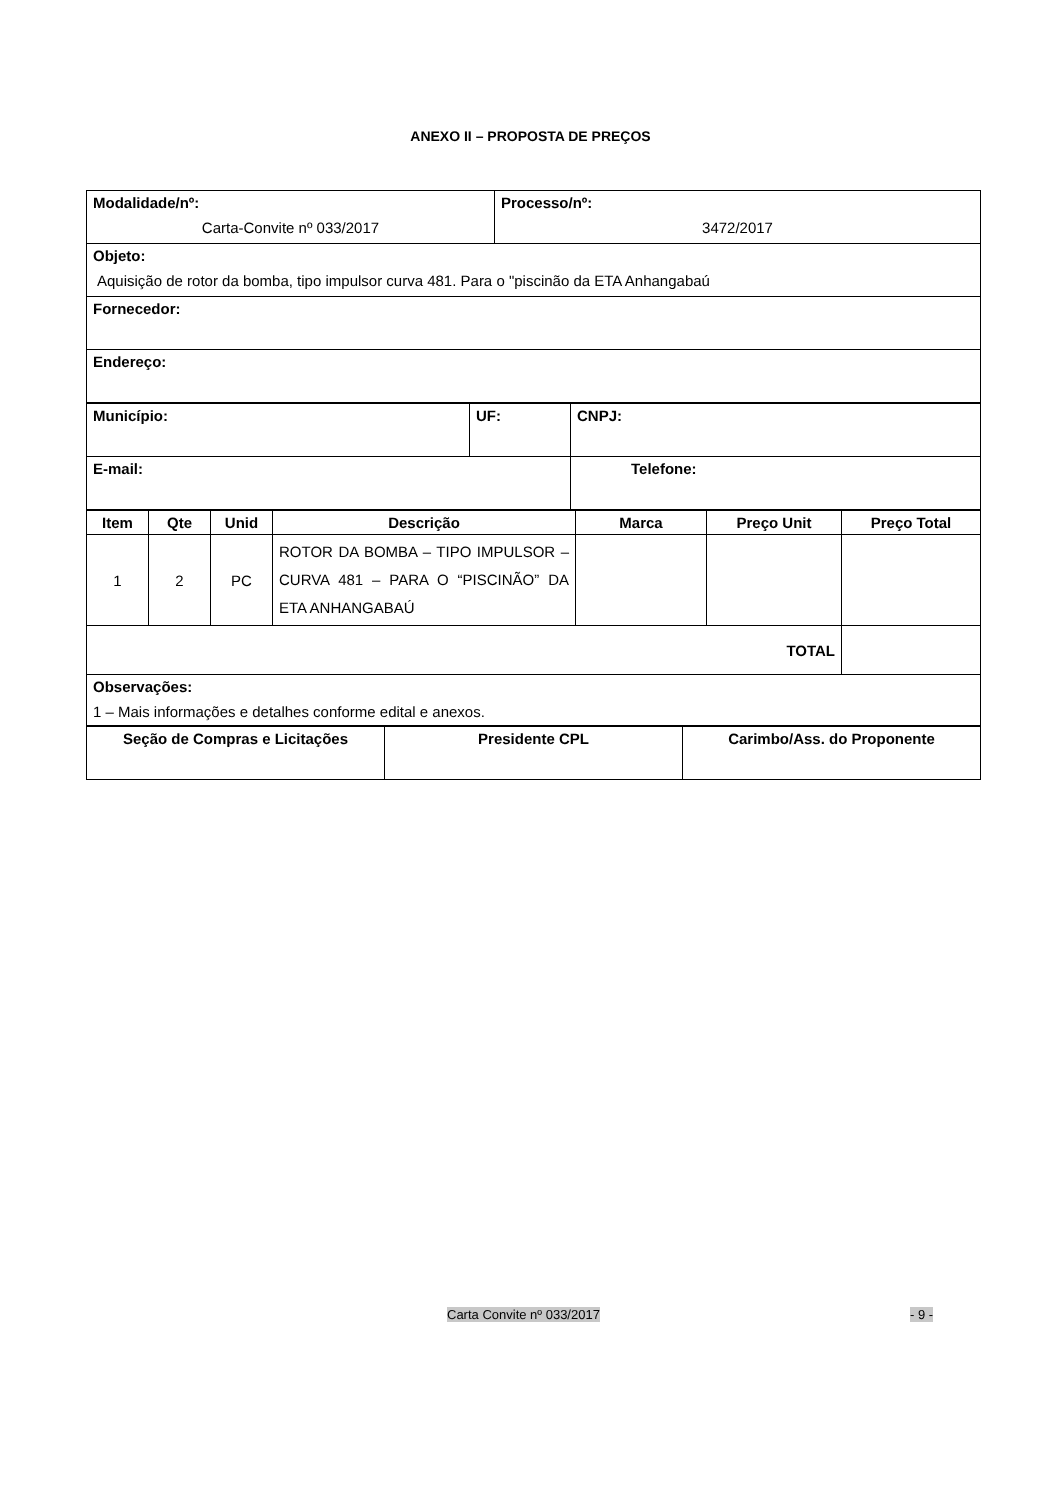ANEXO II – PROPOSTA DE PREÇOS
| Modalidade/nº: Carta-Convite nº 033/2017 | Processo/nº: 3472/2017 |
| Objeto: Aquisição de rotor da bomba, tipo impulsor curva 481. Para o "piscinão da ETA Anhangabaú | |
| Fornecedor: | |
| Endereço: | |
| Município: | UF: | CNPJ: |
| E-mail: | | Telefone: |
| Item | Qte | Unid | Descrição | Marca | Preço Unit | Preço Total |
| --- | --- | --- | --- | --- | --- | --- |
| 1 | 2 | PC | ROTOR DA BOMBA – TIPO IMPULSOR – CURVA 481 – PARA O “PISCINÃO” DA ETA ANHANGABAÚ | | | |
| TOTAL | | | | | | |
| Observações: 1 – Mais informações e detalhes conforme edital e anexos. | | | | | | |
| Seção de Compras e Licitações | Presidente CPL | Carimbo/Ass. do Proponente |
Carta Convite nº 033/2017 - 9 -